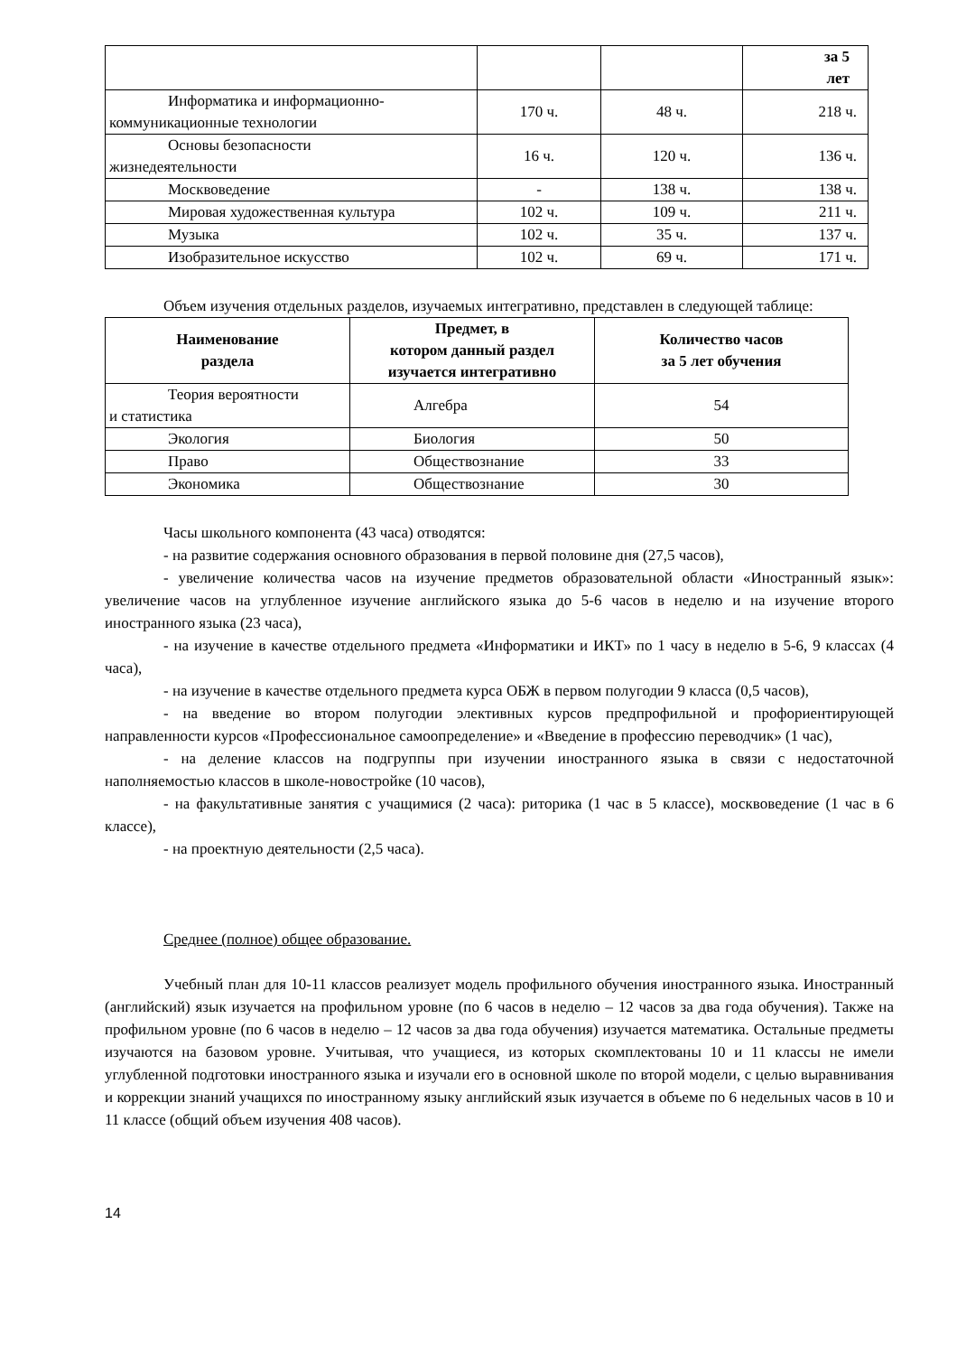| | | | за 5 лет |
| Информатика и информационно- коммуникационные технологии | 170 ч. | 48 ч. | 218 ч. |
| Основы безопасности жизнедеятельности | 16 ч. | 120 ч. | 136 ч. |
| Москвоведение | - | 138 ч. | 138 ч. |
| Мировая художественная культура | 102 ч. | 109 ч. | 211 ч. |
| Музыка | 102 ч. | 35 ч. | 137 ч. |
| Изобразительное искусство | 102 ч. | 69 ч. | 171 ч. |
Объем изучения отдельных разделов, изучаемых интегративно, представлен в следующей таблице:
| Наименование раздела | Предмет, в котором данный раздел изучается интегративно | Количество часов за 5 лет обучения |
| --- | --- | --- |
| Теория вероятности и статистика | Алгебра | 54 |
| Экология | Биология | 50 |
| Право | Обществознание | 33 |
| Экономика | Обществознание | 30 |
Часы школьного компонента (43 часа) отводятся:
- на развитие содержания основного образования в первой половине дня (27,5 часов),
- увеличение количества часов на изучение предметов образовательной области «Иностранный язык»: увеличение часов на углубленное изучение английского языка до 5-6 часов в неделю и на изучение второго иностранного языка (23 часа),
- на изучение в качестве отдельного предмета «Информатики и ИКТ» по 1 часу в неделю в 5-6, 9 классах (4 часа),
- на изучение в качестве отдельного предмета курса ОБЖ в первом полугодии 9 класса (0,5 часов),
- на введение во втором полугодии элективных курсов предпрофильной и профориентирующей направленности курсов «Профессиональное самоопределение» и «Введение в профессию переводчик» (1 час),
- на деление классов на подгруппы при изучении иностранного языка в связи с недостаточной наполняемостью классов в школе-новостройке (10 часов),
- на факультативные занятия с учащимися (2 часа): риторика (1 час в 5 классе), москвоведение (1 час в 6 классе),
- на проектную деятельности (2,5 часа).
Среднее (полное) общее образование.
Учебный план для 10-11 классов реализует модель профильного обучения иностранного языка. Иностранный (английский) язык изучается на профильном уровне (по 6 часов в неделю – 12 часов за два года обучения). Также на профильном уровне (по 6 часов в неделю – 12 часов за два года обучения) изучается математика. Остальные предметы изучаются на базовом уровне. Учитывая, что учащиеся, из которых скомплектованы 10 и 11 классы не имели углубленной подготовки иностранного языка и изучали его в основной школе по второй модели, с целью выравнивания и коррекции знаний учащихся по иностранному языку английский язык изучается в объеме по 6 недельных часов в 10 и 11 классе (общий объем изучения 408 часов).
14